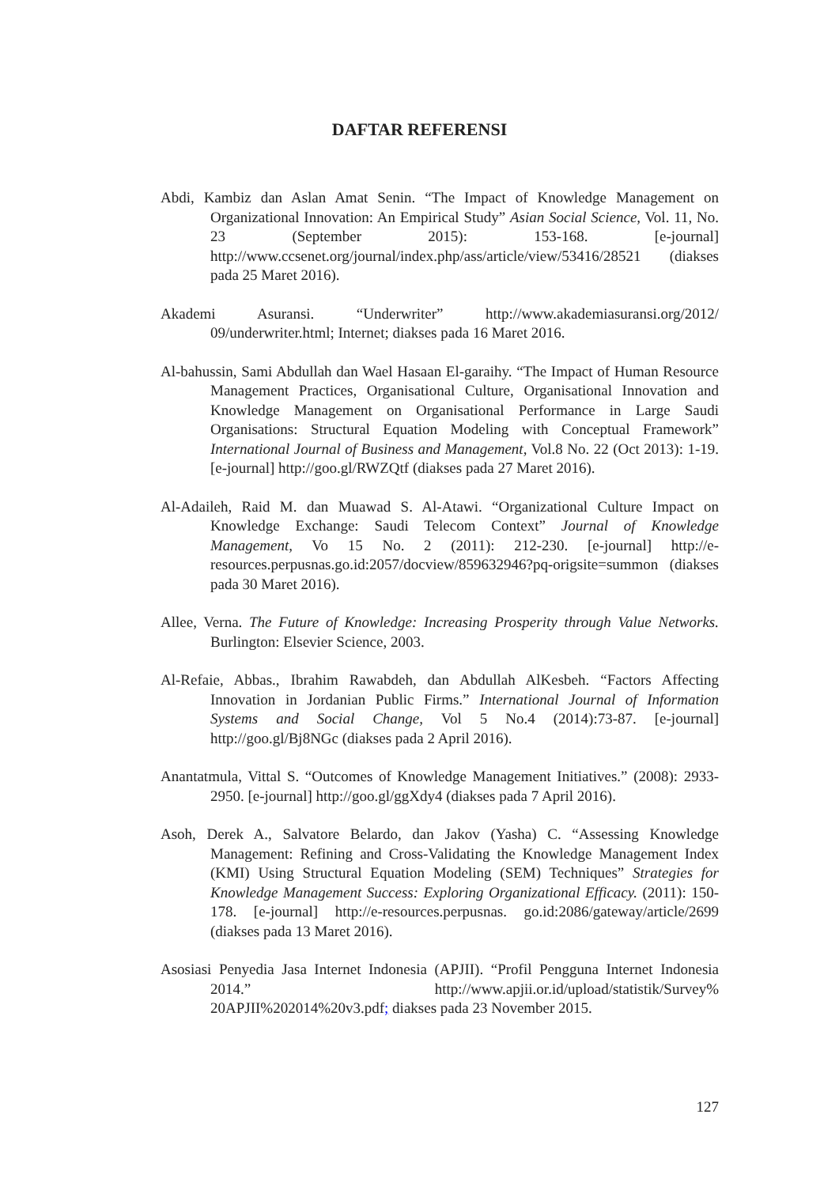DAFTAR REFERENSI
Abdi, Kambiz dan Aslan Amat Senin. “The Impact of Knowledge Management on Organizational Innovation: An Empirical Study” Asian Social Science, Vol. 11, No. 23 (September 2015): 153-168. [e-journal] http://www.ccsenet.org/journal/index.php/ass/article/view/53416/28521 (diakses pada 25 Maret 2016).
Akademi Asuransi. “Underwriter” http://www.akademiasuransi.org/2012/ 09/underwriter.html; Internet; diakses pada 16 Maret 2016.
Al-bahussin, Sami Abdullah dan Wael Hasaan El-garaihy. “The Impact of Human Resource Management Practices, Organisational Culture, Organisational Innovation and Knowledge Management on Organisational Performance in Large Saudi Organisations: Structural Equation Modeling with Conceptual Framework” International Journal of Business and Management, Vol.8 No. 22 (Oct 2013): 1-19. [e-journal] http://goo.gl/RWZQtf (diakses pada 27 Maret 2016).
Al-Adaileh, Raid M. dan Muawad S. Al-Atawi. “Organizational Culture Impact on Knowledge Exchange: Saudi Telecom Context” Journal of Knowledge Management, Vo 15 No. 2 (2011): 212-230. [e-journal] http://e-resources.perpusnas.go.id:2057/docview/859632946?pq-origsite=summon (diakses pada 30 Maret 2016).
Allee, Verna. The Future of Knowledge: Increasing Prosperity through Value Networks. Burlington: Elsevier Science, 2003.
Al-Refaie, Abbas., Ibrahim Rawabdeh, dan Abdullah AlKesbeh. “Factors Affecting Innovation in Jordanian Public Firms.” International Journal of Information Systems and Social Change, Vol 5 No.4 (2014):73-87. [e-journal] http://goo.gl/Bj8NGc (diakses pada 2 April 2016).
Anantatmula, Vittal S. “Outcomes of Knowledge Management Initiatives.” (2008): 2933-2950. [e-journal] http://goo.gl/ggXdy4 (diakses pada 7 April 2016).
Asoh, Derek A., Salvatore Belardo, dan Jakov (Yasha) C. “Assessing Knowledge Management: Refining and Cross-Validating the Knowledge Management Index (KMI) Using Structural Equation Modeling (SEM) Techniques” Strategies for Knowledge Management Success: Exploring Organizational Efficacy. (2011): 150-178. [e-journal] http://e-resources.perpusnas. go.id:2086/gateway/article/2699 (diakses pada 13 Maret 2016).
Asosiasi Penyedia Jasa Internet Indonesia (APJII). “Profil Pengguna Internet Indonesia 2014.” http://www.apjii.or.id/upload/statistik/Survey% 20APJII%202014%20v3.pdf; diakses pada 23 November 2015.
127